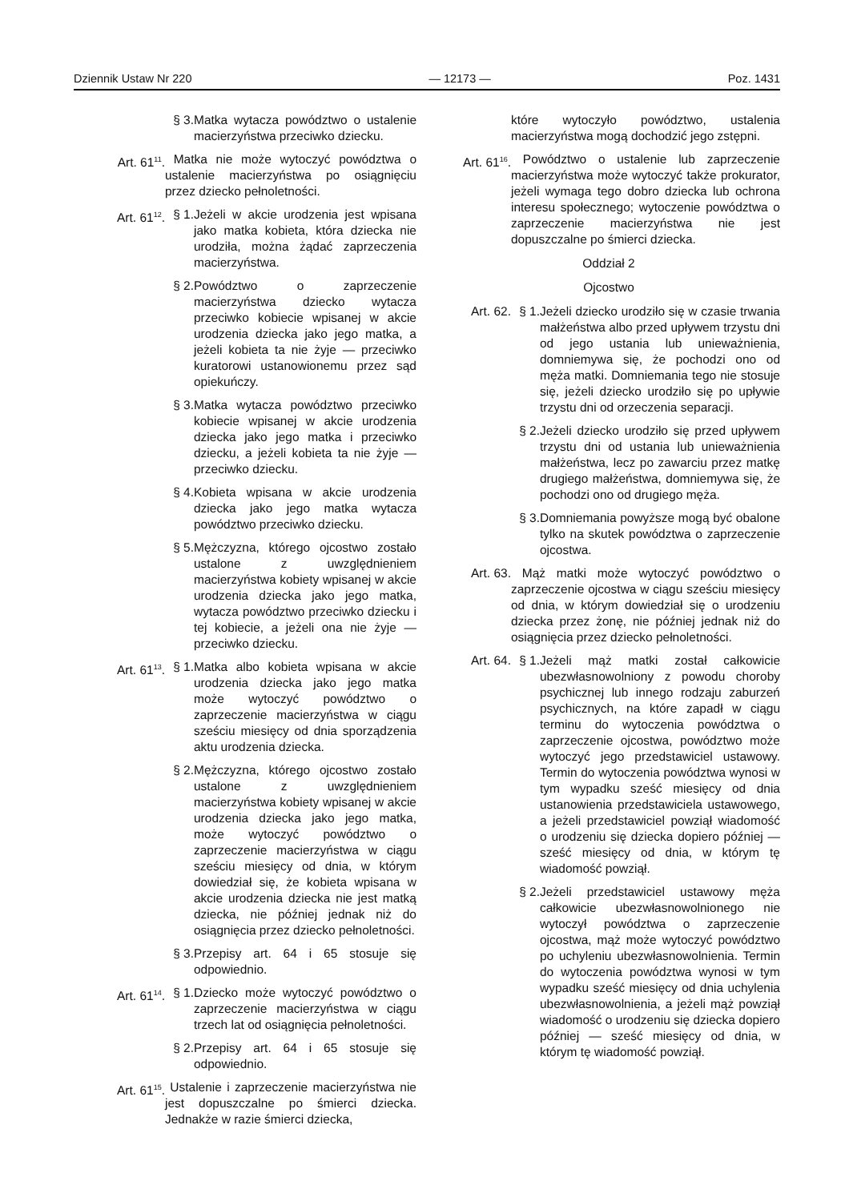Dziennik Ustaw Nr 220 — 12173 — Poz. 1431
§ 3. Matka wytacza powództwo o ustalenie macierzyństwa przeciwko dziecku.
Art. 61<sup>11</sup>. Matka nie może wytoczyć powództwa o ustalenie macierzyństwa po osiągnięciu przez dziecko pełnoletności.
Art. 61<sup>12</sup>. § 1. Jeżeli w akcie urodzenia jest wpisana jako matka kobieta, która dziecka nie urodziła, można żądać zaprzeczenia macierzyństwa.
§ 2. Powództwo o zaprzeczenie macierzyństwa dziecko wytacza przeciwko kobiecie wpisanej w akcie urodzenia dziecka jako jego matka, a jeżeli kobieta ta nie żyje — przeciwko kuratorowi ustanowionemu przez sąd opiekuńczy.
§ 3. Matka wytacza powództwo przeciwko kobiecie wpisanej w akcie urodzenia dziecka jako jego matka i przeciwko dziecku, a jeżeli kobieta ta nie żyje — przeciwko dziecku.
§ 4. Kobieta wpisana w akcie urodzenia dziecka jako jego matka wytacza powództwo przeciwko dziecku.
§ 5. Mężczyzna, którego ojcostwo zostało ustalone z uwzględnieniem macierzyństwa kobiety wpisanej w akcie urodzenia dziecka jako jego matka, wytacza powództwo przeciwko dziecku i tej kobiecie, a jeżeli ona nie żyje — przeciwko dziecku.
Art. 61<sup>13</sup>. § 1. Matka albo kobieta wpisana w akcie urodzenia dziecka jako jego matka może wytoczyć powództwo o zaprzeczenie macierzyństwa w ciągu sześciu miesięcy od dnia sporządzenia aktu urodzenia dziecka.
§ 2. Mężczyzna, którego ojcostwo zostało ustalone z uwzględnieniem macierzyństwa kobiety wpisanej w akcie urodzenia dziecka jako jego matka, może wytoczyć powództwo o zaprzeczenie macierzyństwa w ciągu sześciu miesięcy od dnia, w którym dowiedział się, że kobieta wpisana w akcie urodzenia dziecka nie jest matką dziecka, nie później jednak niż do osiągnięcia przez dziecko pełnoletności.
§ 3. Przepisy art. 64 i 65 stosuje się odpowiednio.
Art. 61<sup>14</sup>. § 1. Dziecko może wytoczyć powództwo o zaprzeczenie macierzyństwa w ciągu trzech lat od osiągnięcia pełnoletności.
§ 2. Przepisy art. 64 i 65 stosuje się odpowiednio.
Art. 61<sup>15</sup>. Ustalenie i zaprzeczenie macierzyństwa nie jest dopuszczalne po śmierci dziecka. Jednakże w razie śmierci dziecka,
które wytoczyło powództwo, ustalenia macierzyństwa mogą dochodzić jego zstępni.
Art. 61<sup>16</sup>. Powództwo o ustalenie lub zaprzeczenie macierzyństwa może wytoczyć także prokurator, jeżeli wymaga tego dobro dziecka lub ochrona interesu społecznego; wytoczenie powództwa o zaprzeczenie macierzyństwa nie jest dopuszczalne po śmierci dziecka.
Oddział 2
Ojcostwo
Art. 62. § 1. Jeżeli dziecko urodziło się w czasie trwania małżeństwa albo przed upływem trzystu dni od jego ustania lub unieważnienia, domniemywa się, że pochodzi ono od męża matki. Domniemania tego nie stosuje się, jeżeli dziecko urodziło się po upływie trzystu dni od orzeczenia separacji.
§ 2. Jeżeli dziecko urodziło się przed upływem trzystu dni od ustania lub unieważnienia małżeństwa, lecz po zawarciu przez matkę drugiego małżeństwa, domniemywa się, że pochodzi ono od drugiego męża.
§ 3. Domniemania powyższe mogą być obalone tylko na skutek powództwa o zaprzeczenie ojcostwa.
Art. 63. Mąż matki może wytoczyć powództwo o zaprzeczenie ojcostwa w ciągu sześciu miesięcy od dnia, w którym dowiedział się o urodzeniu dziecka przez żonę, nie później jednak niż do osiągnięcia przez dziecko pełnoletności.
Art. 64. § 1. Jeżeli mąż matki został całkowicie ubezwłasnowolniony z powodu choroby psychicznej lub innego rodzaju zaburzeń psychicznych, na które zapadł w ciągu terminu do wytoczenia powództwa o zaprzeczenie ojcostwa, powództwo może wytoczyć jego przedstawiciel ustawowy. Termin do wytoczenia powództwa wynosi w tym wypadku sześć miesięcy od dnia ustanowienia przedstawiciela ustawowego, a jeżeli przedstawiciel powziął wiadomość o urodzeniu się dziecka dopiero później — sześć miesięcy od dnia, w którym tę wiadomość powziął.
§ 2. Jeżeli przedstawiciel ustawowy męża całkowicie ubezwłasnowolnionego nie wytoczył powództwa o zaprzeczenie ojcostwa, mąż może wytoczyć powództwo po uchyleniu ubezwłasnowolnienia. Termin do wytoczenia powództwa wynosi w tym wypadku sześć miesięcy od dnia uchylenia ubezwłasnowolnienia, a jeżeli mąż powziął wiadomość o urodzeniu się dziecka dopiero później — sześć miesięcy od dnia, w którym tę wiadomość powziął.